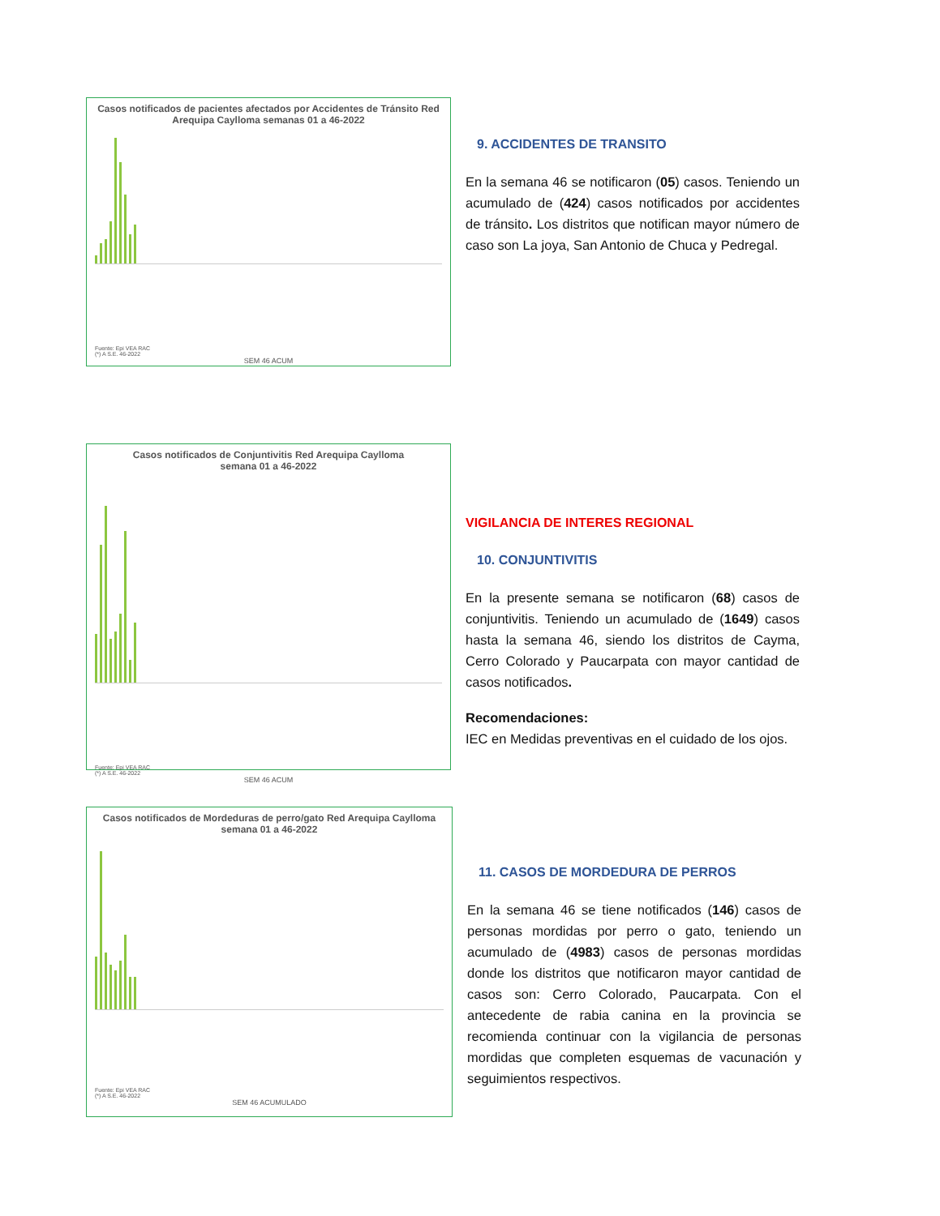Casos notificados de pacientes afectados por Accidentes de Tránsito Red Arequipa Caylloma semanas 01 a 46-2022
Fuente: Epi VEA RAC
(*) A S.E. 46-2022
SEM 46 ACUM
9. ACCIDENTES DE TRANSITO
En la semana 46 se notificaron (05) casos. Teniendo un acumulado de (424) casos notificados por accidentes de tránsito. Los distritos que notifican mayor número de caso son La joya, San Antonio de Chuca y Pedregal.
Casos notificados de Conjuntivitis Red Arequipa Caylloma
semana 01 a 46-2022
Fuente: Epi VEA RAC
(*) A S.E. 46-2022
SEM 46 ACUM
VIGILANCIA DE INTERES REGIONAL
10. CONJUNTIVITIS
En la presente semana se notificaron (68) casos de conjuntivitis. Teniendo un acumulado de (1649) casos hasta la semana 46, siendo los distritos de Cayma, Cerro Colorado y Paucarpata con mayor cantidad de casos notificados.
Recomendaciones:
IEC en Medidas preventivas en el cuidado de los ojos.
Casos notificados de Mordeduras de perro/gato Red Arequipa Caylloma
semana 01 a 46-2022
Fuente: Epi VEA RAC
(*) A S.E. 46-2022
SEM 46 ACUMULADO
11. CASOS DE MORDEDURA DE PERROS
En la semana 46 se tiene notificados (146) casos de personas mordidas por perro o gato, teniendo un acumulado de (4983) casos de personas mordidas donde los distritos que notificaron mayor cantidad de casos son: Cerro Colorado, Paucarpata. Con el antecedente de rabia canina en la provincia se recomienda continuar con la vigilancia de personas mordidas que completen esquemas de vacunación y seguimientos respectivos.